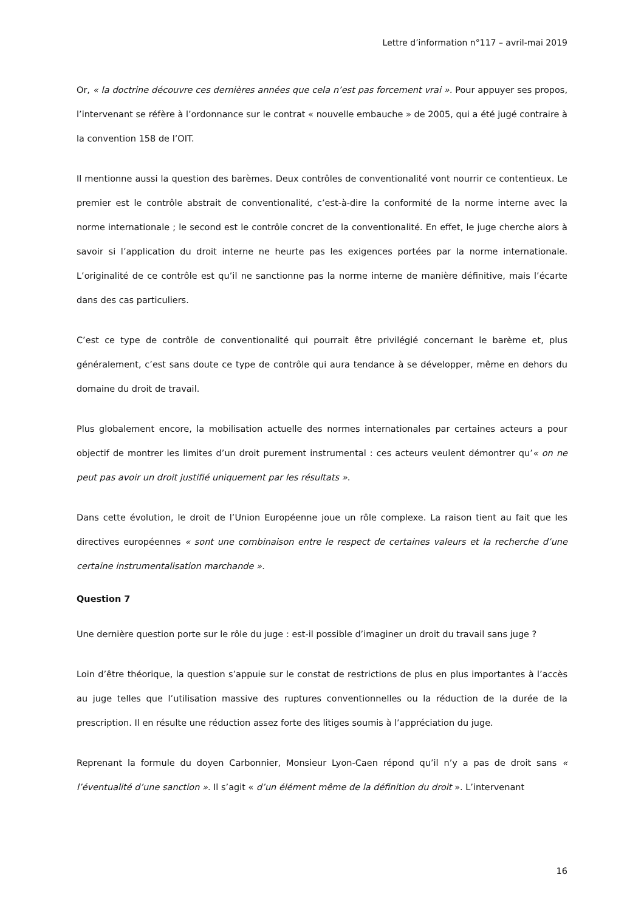Lettre d’information n°117 – avril-mai 2019
Or, « la doctrine découvre ces dernières années que cela n’est pas forcement vrai ». Pour appuyer ses propos, l’intervenant se réfère à l’ordonnance sur le contrat « nouvelle embauche » de 2005, qui a été jugé contraire à la convention 158 de l’OIT.
Il mentionne aussi la question des barèmes. Deux contrôles de conventionalité vont nourrir ce contentieux. Le premier est le contrôle abstrait de conventionalité, c’est-à-dire la conformité de la norme interne avec la norme internationale ; le second est le contrôle concret de la conventionalité. En effet, le juge cherche alors à savoir si l’application du droit interne ne heurte pas les exigences portées par la norme internationale. L’originalité de ce contrôle est qu’il ne sanctionne pas la norme interne de manière définitive, mais l’écarte dans des cas particuliers.
C’est ce type de contrôle de conventionalité qui pourrait être privilégié concernant le barème et, plus généralement, c’est sans doute ce type de contrôle qui aura tendance à se développer, même en dehors du domaine du droit de travail.
Plus globalement encore, la mobilisation actuelle des normes internationales par certaines acteurs a pour objectif de montrer les limites d’un droit purement instrumental : ces acteurs veulent démontrer qu’« on ne peut pas avoir un droit justifié uniquement par les résultats ».
Dans cette évolution, le droit de l’Union Européenne joue un rôle complexe. La raison tient au fait que les directives européennes « sont une combinaison entre le respect de certaines valeurs et la recherche d’une certaine instrumentalisation marchande ».
Question 7
Une dernière question porte sur le rôle du juge : est-il possible d’imaginer un droit du travail sans juge ?
Loin d’être théorique, la question s’appuie sur le constat de restrictions de plus en plus importantes à l’accès au juge telles que l’utilisation massive des ruptures conventionnelles ou la réduction de la durée de la prescription. Il en résulte une réduction assez forte des litiges soumis à l’appréciation du juge.
Reprenant la formule du doyen Carbonnier, Monsieur Lyon-Caen répond qu’il n’y a pas de droit sans « l’éventualité d’une sanction ». Il s’agit « d’un élément même de la définition du droit ». L’intervenant
16